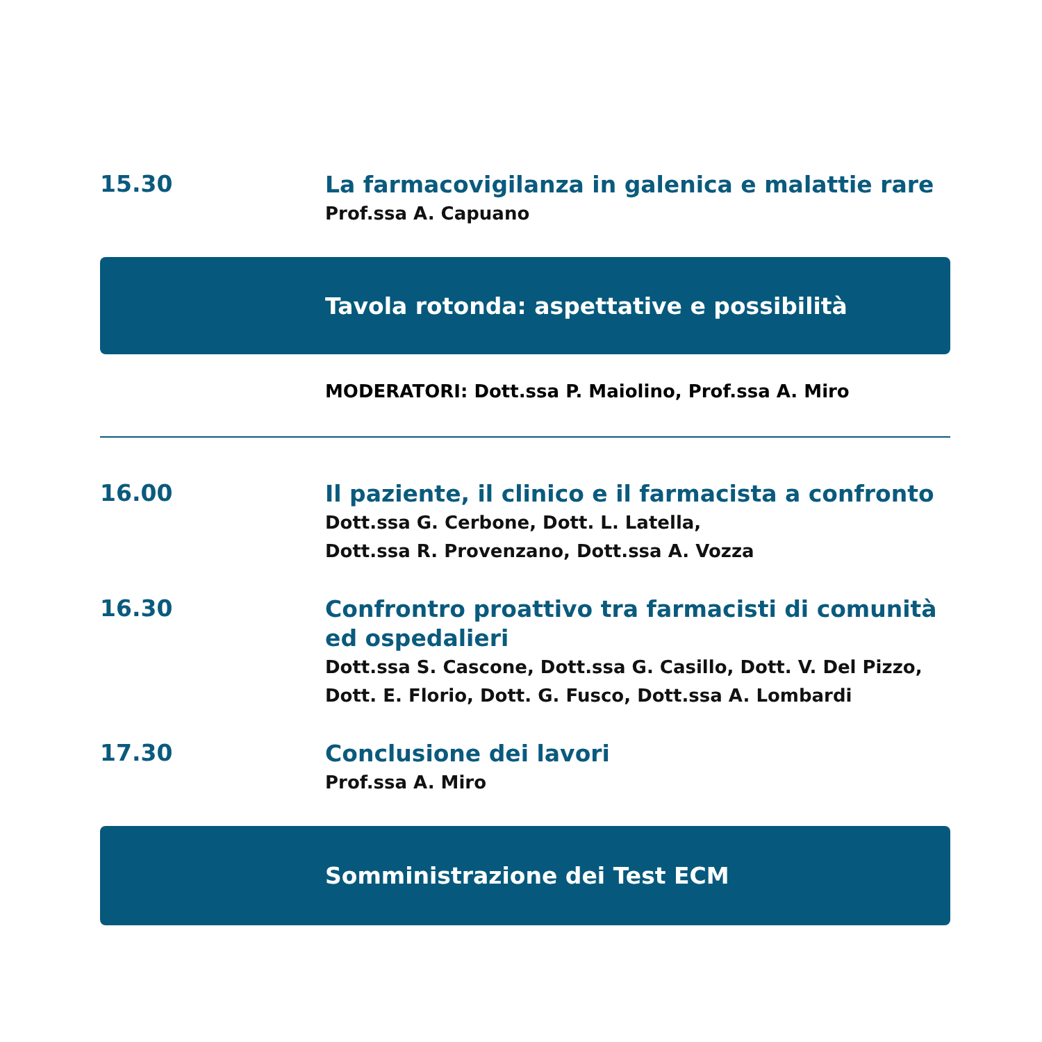15.30
La farmacovigilanza in galenica e malattie rare
Prof.ssa A. Capuano
Tavola rotonda: aspettative e possibilità
MODERATORI: Dott.ssa P. Maiolino, Prof.ssa A. Miro
16.00
Il paziente, il clinico e il farmacista a confronto
Dott.ssa G. Cerbone, Dott. L. Latella,
Dott.ssa R. Provenzano, Dott.ssa A. Vozza
16.30
Confrontro proattivo tra farmacisti di comunità ed ospedalieri
Dott.ssa S. Cascone, Dott.ssa G. Casillo, Dott. V. Del Pizzo,
Dott. E. Florio, Dott. G. Fusco, Dott.ssa A. Lombardi
17.30
Conclusione dei lavori
Prof.ssa A. Miro
Somministrazione dei Test ECM